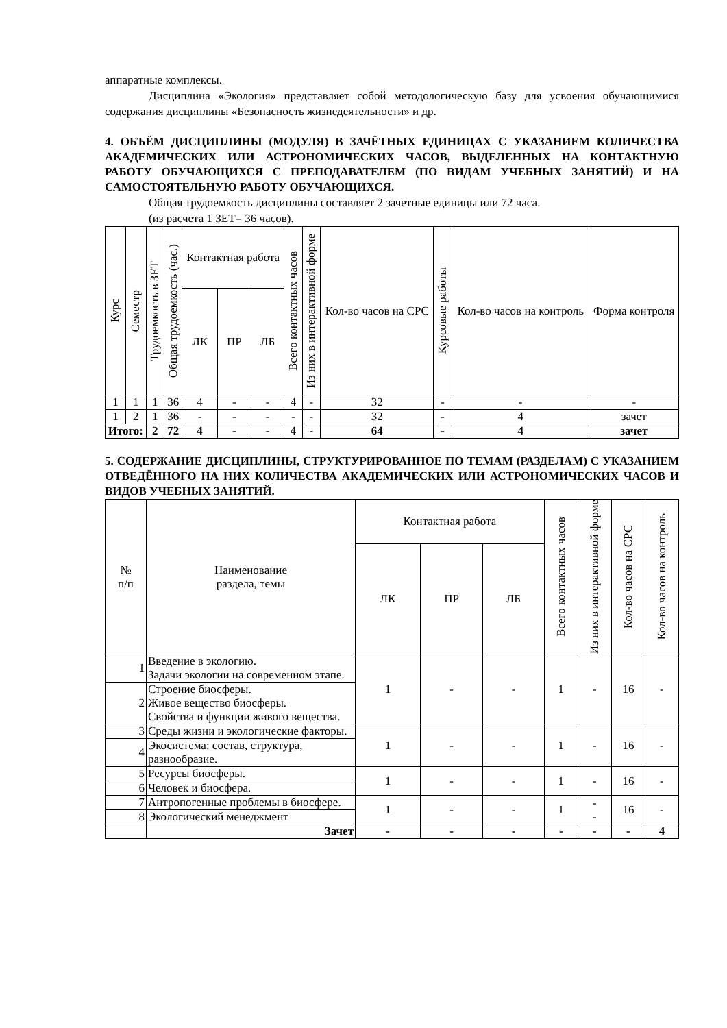аппаратные комплексы.
Дисциплина «Экология» представляет собой методологическую базу для усвоения обучающимися содержания дисциплины «Безопасность жизнедеятельности» и др.
4. ОБЪЁМ ДИСЦИПЛИНЫ (МОДУЛЯ) В ЗАЧЁТНЫХ ЕДИНИЦАХ С УКАЗАНИЕМ КОЛИЧЕСТВА АКАДЕМИЧЕСКИХ ИЛИ АСТРОНОМИЧЕСКИХ ЧАСОВ, ВЫДЕЛЕННЫХ НА КОНТАКТНУЮ РАБОТУ ОБУЧАЮЩИХСЯ С ПРЕПОДАВАТЕЛЕМ (ПО ВИДАМ УЧЕБНЫХ ЗАНЯТИЙ) И НА САМОСТОЯТЕЛЬНУЮ РАБОТУ ОБУЧАЮЩИХСЯ.
Общая трудоемкость дисциплины составляет 2 зачетные единицы или 72 часа.
(из расчета 1 ЗЕТ= 36 часов).
| Курс | Семестр | Трудоемкость в ЗЕТ | Общая трудоемкость (час.) | Контактная работа | | | Всего контактных часов | Из них в интерактивной форме | Кол-во часов на СРС | Курсовые работы | Кол-во часов на контроль | Форма контроля |
| --- | --- | --- | --- | --- | --- | --- | --- | --- | --- | --- | --- | --- |
| | | | | ЛК | ПР | ЛБ | | | | | | |
| 1 | 1 | 1 | 36 | 4 | - | - | 4 | - | 32 | - | - | - |
| 1 | 2 | 1 | 36 | - | - | - | - | - | 32 | - | 4 | зачет |
| Итого: | | 2 | 72 | 4 | - | - | 4 | - | 64 | - | 4 | зачет |
5. СОДЕРЖАНИЕ ДИСЦИПЛИНЫ, СТРУКТУРИРОВАННОЕ ПО ТЕМАМ (РАЗДЕЛАМ) С УКАЗАНИЕМ ОТВЕДЁННОГО НА НИХ КОЛИЧЕСТВА АКАДЕМИЧЕСКИХ ИЛИ АСТРОНОМИЧЕСКИХ ЧАСОВ И ВИДОВ УЧЕБНЫХ ЗАНЯТИЙ.
| № п/п | Наименование раздела, темы | Контактная работа | | | Всего контактных часов | Из них в интерактивной форме | Кол-во часов на СРС | Кол-во часов на контроль |
| --- | --- | --- | --- | --- | --- | --- | --- | --- |
| | | ЛК | ПР | ЛБ | | | | |
| 1 | Введение в экологию. Задачи экологии на современном этапе. | 1 | - | - | 1 | - | 16 | - |
| 2 | Строение биосферы. Живое вещество биосферы. Свойства и функции живого вещества. | | | | | | | |
| 3 | Среды жизни и экологические факторы. | 1 | - | - | 1 | - | 16 | - |
| 4 | Экосистема: состав, структура, разнообразие. | | | | | | | |
| 5 | Ресурсы биосферы. | 1 | - | - | 1 | - | 16 | - |
| 6 | Человек и биосфера. | | | | | | | |
| 7 | Антропогенные проблемы в биосфере. | 1 | - | - | 1 | - - | 16 | - |
| 8 | Экологический менеджмент | | | | | | | |
| | Зачет | - | - | - | - | - | - | 4 |